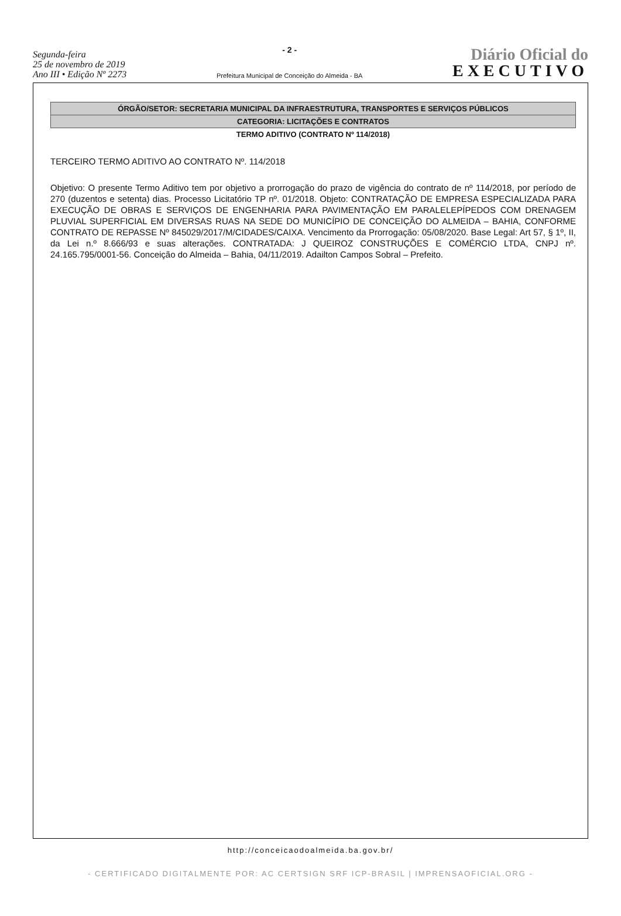Segunda-feira
25 de novembro de 2019
Ano III • Edição Nº 2273
- 2 -
Prefeitura Municipal de Conceição do Almeida - BA
Diário Oficial do
EXECUTIVO
ÓRGÃO/SETOR: SECRETARIA MUNICIPAL DA INFRAESTRUTURA, TRANSPORTES E SERVIÇOS PÚBLICOS
CATEGORIA: LICITAÇÕES E CONTRATOS
TERMO ADITIVO (CONTRATO Nº 114/2018)
TERCEIRO TERMO ADITIVO AO CONTRATO Nº. 114/2018
Objetivo: O presente Termo Aditivo tem por objetivo a prorrogação do prazo de vigência do contrato de nº 114/2018, por período de 270 (duzentos e setenta) dias. Processo Licitatório TP nº. 01/2018. Objeto: CONTRATAÇÃO DE EMPRESA ESPECIALIZADA PARA EXECUÇÃO DE OBRAS E SERVIÇOS DE ENGENHARIA PARA PAVIMENTAÇÃO EM PARALELEPÍPEDOS COM DRENAGEM PLUVIAL SUPERFICIAL EM DIVERSAS RUAS NA SEDE DO MUNICÍPIO DE CONCEIÇÃO DO ALMEIDA – BAHIA, CONFORME CONTRATO DE REPASSE Nº 845029/2017/M/CIDADES/CAIXA. Vencimento da Prorrogação: 05/08/2020. Base Legal: Art 57, § 1º, II, da Lei n.º 8.666/93 e suas alterações. CONTRATADA: J QUEIROZ CONSTRUÇÕES E COMÉRCIO LTDA, CNPJ nº. 24.165.795/0001-56. Conceição do Almeida – Bahia, 04/11/2019. Adailton Campos Sobral – Prefeito.
http://conceicaodoalmeida.ba.gov.br/
- CERTIFICADO DIGITALMENTE POR: AC CERTSIGN SRF ICP-BRASIL | IMPRENSAOFICIAL.ORG -